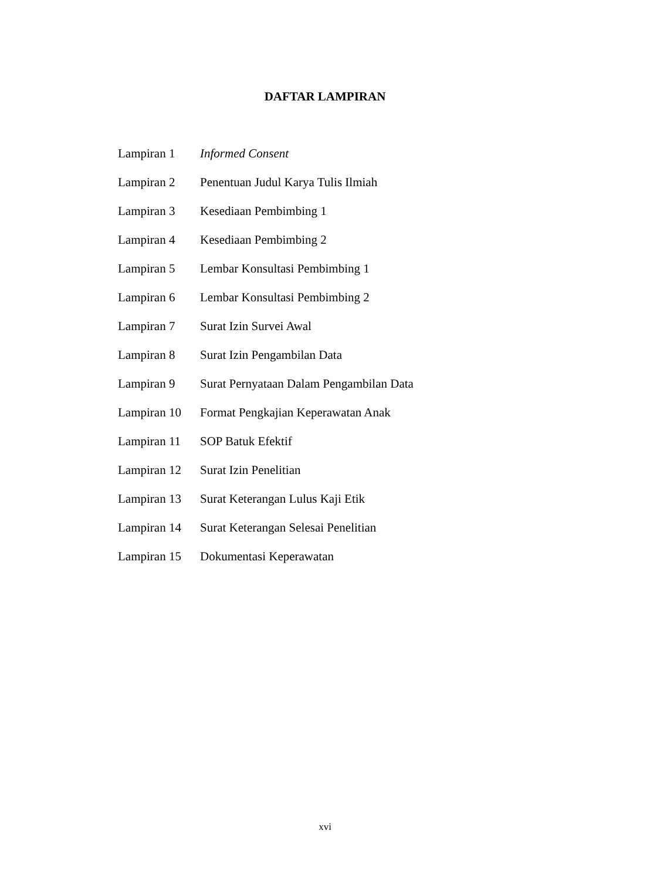DAFTAR LAMPIRAN
Lampiran 1 Informed Consent
Lampiran 2 Penentuan Judul Karya Tulis Ilmiah
Lampiran 3 Kesediaan Pembimbing 1
Lampiran 4 Kesediaan Pembimbing 2
Lampiran 5 Lembar Konsultasi Pembimbing 1
Lampiran 6 Lembar Konsultasi Pembimbing 2
Lampiran 7 Surat Izin Survei Awal
Lampiran 8 Surat Izin Pengambilan Data
Lampiran 9 Surat Pernyataan Dalam Pengambilan Data
Lampiran 10 Format Pengkajian Keperawatan Anak
Lampiran 11 SOP Batuk Efektif
Lampiran 12 Surat Izin Penelitian
Lampiran 13 Surat Keterangan Lulus Kaji Etik
Lampiran 14 Surat Keterangan Selesai Penelitian
Lampiran 15 Dokumentasi Keperawatan
xvi